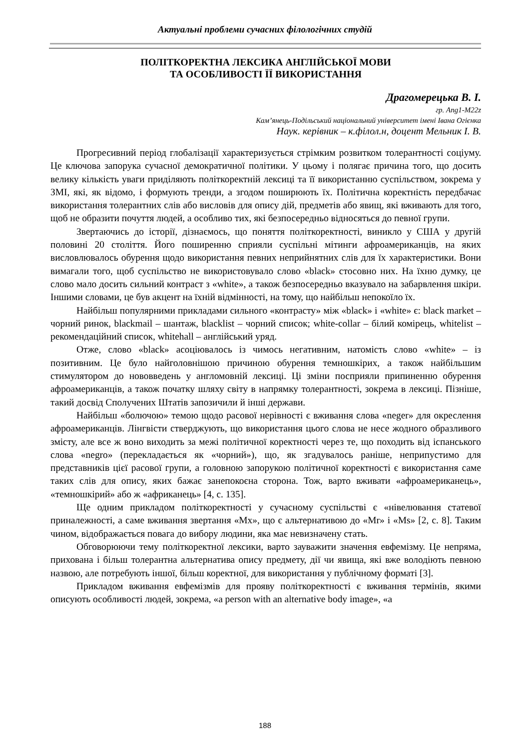Актуальні проблеми сучасних філологічних студій
ПОЛІТКОРЕКТНА ЛЕКСИКА АНГЛІЙСЬКОЇ МОВИ
ТА ОСОБЛИВОСТІ ЇЇ ВИКОРИСТАННЯ
Драгомерецька В. І.
гр. Ang1-M22z
Кам’янець-Подільський національний університет імені Івана Огієнка
Наук. керівник – к.філол.н, доцент Мельник І. В.
Прогресивний період глобалізації характеризується стрімким розвитком толерантності соціуму. Це ключова запорука сучасної демократичної політики. У цьому і полягає причина того, що досить велику кількість уваги приділяють політкоректній лексиці та її використанню суспільством, зокрема у ЗМІ, які, як відомо, і формують тренди, а згодом поширюють їх. Політична коректність передбачає використання толерантних слів або висловів для опису дій, предметів або явищ, які вживають для того, щоб не образити почуття людей, а особливо тих, які безпосередньо відносяться до певної групи.
Звертаючись до історії, дізнаємось, що поняття політкоректності, виникло у США у другій половині 20 століття. Його поширенню сприяли суспільні мітинги афроамериканців, на яких висловлювалось обурення щодо використання певних неприйнятних слів для їх характеристики. Вони вимагали того, щоб суспільство не використовувало слово «black» стосовно них. На їхню думку, це слово мало досить сильний контраст з «white», а також безпосередньо вказувало на забарвлення шкіри. Іншими словами, це був акцент на їхній відмінності, на тому, що найбільш непокоїло їх.
Найбільш популярними прикладами сильного «контрасту» між «black» і «white» є: black market – чорний ринок, blackmail – шантаж, blacklist – чорний список; white-collar – білий комірець, whitelist – рекомендаційний список, whitehall – англійський уряд.
Отже, слово «black» асоціювалось із чимось негативним, натомість слово «white» – із позитивним. Це було найголовнішою причиною обурення темношкірих, а також найбільшим стимулятором до нововведень у англомовній лексиці. Ці зміни посприяли припиненню обурення афроамериканців, а також початку шляху світу в напрямку толерантності, зокрема в лексиці. Пізніше, такий досвід Сполучених Штатів запозичили й інші держави.
Найбільш «болючою» темою щодо расової нерівності є вживання слова «neger» для окреслення афроамериканців. Лінгвісти стверджують, що використання цього слова не несе жодного образливого змісту, але все ж воно виходить за межі політичної коректності через те, що походить від іспанського слова «negro» (перекладається як «чорний»), що, як згадувалось раніше, неприпустимо для представників цієї расової групи, а головною запорукою політичної коректності є використання саме таких слів для опису, яких бажає занепокоєна сторона. Тож, варто вживати «афроамериканець», «темношкірий» або ж «африканець» [4, с. 135].
Ще одним прикладом політкоректності у сучасному суспільстві є «нівелювання статевої приналежності, а саме вживання звертання «Mx», що є альтернативою до «Mr» і «Ms» [2, с. 8]. Таким чином, відображається повага до вибору людини, яка має невизначену стать.
Обговорюючи тему політкоректної лексики, варто зауважити значення евфемізму. Це непряма, прихована і більш толерантна альтернатива опису предмету, дії чи явища, які вже володіють певною назвою, але потребують іншої, більш коректної, для використання у публічному форматі [3].
Прикладом вживання евфемізмів для прояву політкоректності є вживання термінів, якими описують особливості людей, зокрема, «a person with an alternative body image», «a
188